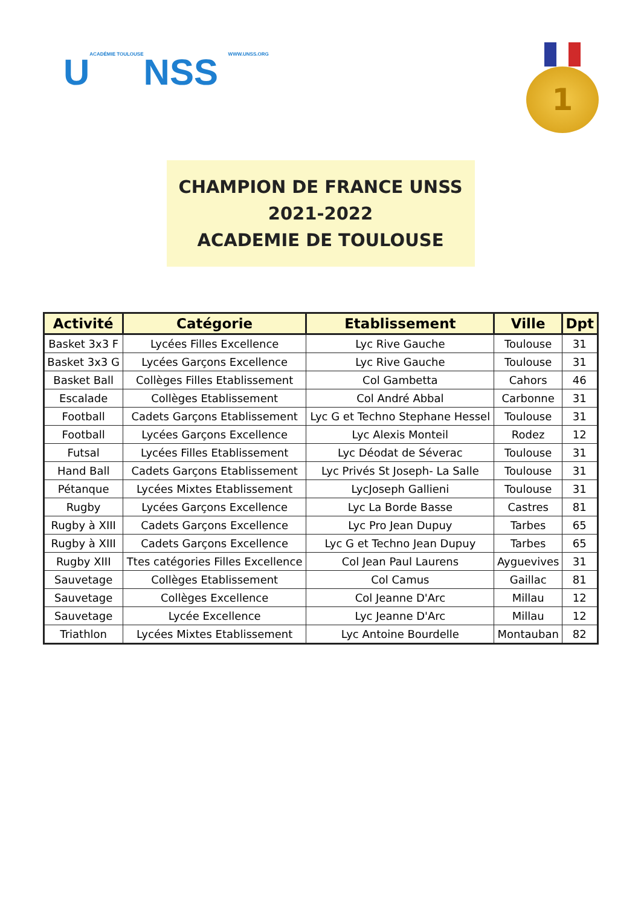UACADÉMIE TOULOUSENSS WWW.UNSS.ORG
1
CHAMPION DE FRANCE UNSS
2021-2022
ACADEMIE DE TOULOUSE
| Activité | Catégorie | Etablissement | Ville | Dpt |
| --- | --- | --- | --- | --- |
| Basket 3x3 F | Lycées Filles Excellence | Lyc Rive Gauche | Toulouse | 31 |
| Basket 3x3 G | Lycées Garçons Excellence | Lyc Rive Gauche | Toulouse | 31 |
| Basket Ball | Collèges Filles Etablissement | Col Gambetta | Cahors | 46 |
| Escalade | Collèges Etablissement | Col André Abbal | Carbonne | 31 |
| Football | Cadets Garçons Etablissement | Lyc G et Techno Stephane Hessel | Toulouse | 31 |
| Football | Lycées Garçons Excellence | Lyc Alexis Monteil | Rodez | 12 |
| Futsal | Lycées Filles Etablissement | Lyc Déodat de Séverac | Toulouse | 31 |
| Hand Ball | Cadets Garçons Etablissement | Lyc Privés St Joseph- La Salle | Toulouse | 31 |
| Pétanque | Lycées Mixtes Etablissement | LycJoseph Gallieni | Toulouse | 31 |
| Rugby | Lycées Garçons Excellence | Lyc La Borde Basse | Castres | 81 |
| Rugby à XIII | Cadets Garçons Excellence | Lyc Pro Jean Dupuy | Tarbes | 65 |
| Rugby à XIII | Cadets Garçons Excellence | Lyc G et Techno Jean Dupuy | Tarbes | 65 |
| Rugby XIII | Ttes catégories Filles Excellence | Col Jean Paul Laurens | Ayguevives | 31 |
| Sauvetage | Collèges Etablissement | Col Camus | Gaillac | 81 |
| Sauvetage | Collèges Excellence | Col Jeanne D'Arc | Millau | 12 |
| Sauvetage | Lycée Excellence | Lyc Jeanne D'Arc | Millau | 12 |
| Triathlon | Lycées Mixtes Etablissement | Lyc Antoine Bourdelle | Montauban | 82 |